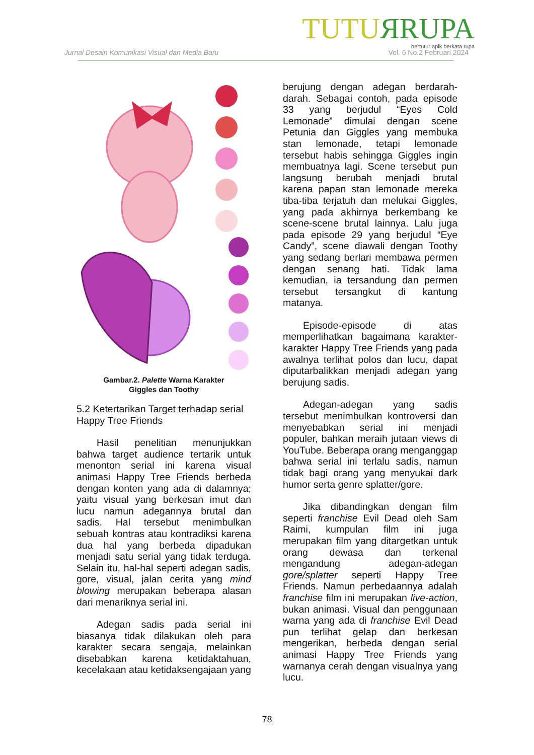TUTU ЯRUPA
bertutur apik berkata rupa
Jurnal Desain Komunikasi Visual dan Media Baru
Vol. 6 No.2 Februari 2024
Gambar.2. Palette Warna Karakter
Giggles dan Toothy
5.2 Ketertarikan Target terhadap serial Happy Tree Friends
Hasil penelitian menunjukkan bahwa target audience tertarik untuk menonton serial ini karena visual animasi Happy Tree Friends berbeda dengan konten yang ada di dalamnya; yaitu visual yang berkesan imut dan lucu namun adegannya brutal dan sadis. Hal tersebut menimbulkan sebuah kontras atau kontradiksi karena dua hal yang berbeda dipadukan menjadi satu serial yang tidak terduga. Selain itu, hal-hal seperti adegan sadis, gore, visual, jalan cerita yang mind blowing merupakan beberapa alasan dari menariknya serial ini.
Adegan sadis pada serial ini biasanya tidak dilakukan oleh para karakter secara sengaja, melainkan disebabkan karena ketidaktahuan, kecelakaan atau ketidaksengajaan yang
berujung dengan adegan berdarah-darah. Sebagai contoh, pada episode 33 yang berjudul “Eyes Cold Lemonade” dimulai dengan scene Petunia dan Giggles yang membuka stan lemonade, tetapi lemonade tersebut habis sehingga Giggles ingin membuatnya lagi. Scene tersebut pun langsung berubah menjadi brutal karena papan stan lemonade mereka tiba-tiba terjatuh dan melukai Giggles, yang pada akhirnya berkembang ke scene-scene brutal lainnya. Lalu juga pada episode 29 yang berjudul “Eye Candy”, scene diawali dengan Toothy yang sedang berlari membawa permen dengan senang hati. Tidak lama kemudian, ia tersandung dan permen tersebut tersangkut di kantung matanya.
Episode-episode di atas memperlihatkan bagaimana karakter-karakter Happy Tree Friends yang pada awalnya terlihat polos dan lucu, dapat diputarbalikkan menjadi adegan yang berujung sadis.
Adegan-adegan yang sadis tersebut menimbulkan kontroversi dan menyebabkan serial ini menjadi populer, bahkan meraih jutaan views di YouTube. Beberapa orang menganggap bahwa serial ini terlalu sadis, namun tidak bagi orang yang menyukai dark humor serta genre splatter/gore.
Jika dibandingkan dengan film seperti franchise Evil Dead oleh Sam Raimi, kumpulan film ini juga merupakan film yang ditargetkan untuk orang dewasa dan terkenal mengandung adegan-adegan gore/splatter seperti Happy Tree Friends. Namun perbedaannya adalah franchise film ini merupakan live-action, bukan animasi. Visual dan penggunaan warna yang ada di franchise Evil Dead pun terlihat gelap dan berkesan mengerikan, berbeda dengan serial animasi Happy Tree Friends yang warnanya cerah dengan visualnya yang lucu.
78